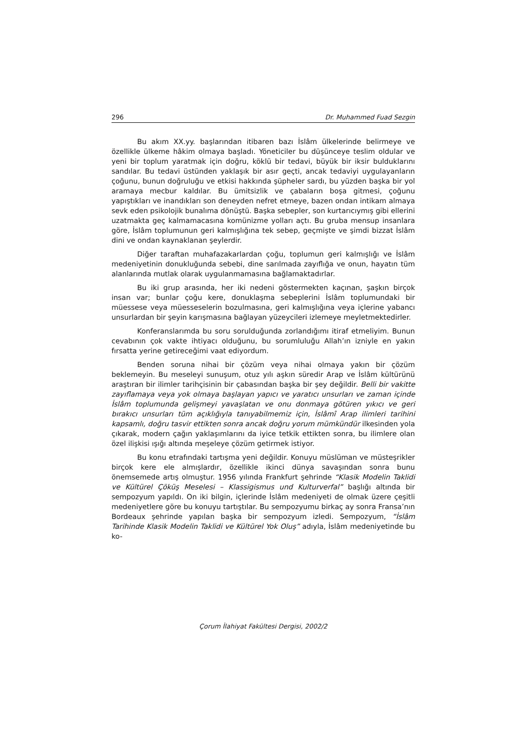296 Dr. Muhammed Fuad Sezgin
Bu akım XX.yy. başlarından itibaren bazı İslâm ülkelerinde belirmeye ve özellikle ülkeme hâkim olmaya başladı. Yöneticiler bu düşünceye teslim oldular ve yeni bir toplum yaratmak için doğru, köklü bir tedavi, büyük bir iksir bulduklarını sandılar. Bu tedavi üstünden yaklaşık bir asır geçti, ancak tedaviyi uygulayanların çoğunu, bunun doğruluğu ve etkisi hakkında şüpheler sardı, bu yüzden başka bir yol aramaya mecbur kaldılar. Bu ümitsizlik ve çabaların boşa gitmesi, çoğunu yapıştıkları ve inandıkları son deneyden nefret etmeye, bazen ondan intikam almaya sevk eden psikolojik bunalıma dönüştü. Başka sebepler, son kurtarıcıymış gibi ellerini uzatmakta geç kalmamacasına komünizme yolları açtı. Bu gruba mensup insanlara göre, İslâm toplumunun geri kalmışlığına tek sebep, geçmişte ve şimdi bizzat İslâm dini ve ondan kaynaklanan şeylerdir.
Diğer taraftan muhafazakarlardan çoğu, toplumun geri kalmışlığı ve İslâm medeniyetinin donukluğunda sebebi, dine sarılmada zayıflığa ve onun, hayatın tüm alanlarında mutlak olarak uygulanmamasına bağlamaktadırlar.
Bu iki grup arasında, her iki nedeni göstermekten kaçınan, şaşkın birçok insan var; bunlar çoğu kere, donuklaşma sebeplerini İslâm toplumundaki bir müessese veya müesseselerin bozulmasına, geri kalmışlığına veya içlerine yabancı unsurlardan bir şeyin karışmasına bağlayan yüzeycileri izlemeye meyletmektedirler.
Konferanslarımda bu soru sorulduğunda zorlandığımı itiraf etmeliyim. Bunun cevabının çok vakte ihtiyacı olduğunu, bu sorumluluğu Allah’ın izniyle en yakın fırsatta yerine getireceğimi vaat ediyordum.
Benden soruna nihai bir çözüm veya nihai olmaya yakın bir çözüm beklemeyin. Bu meseleyi sunuşum, otuz yılı aşkın süredir Arap ve İslâm kültürünü araştıran bir ilimler tarihçisinin bir çabasından başka bir şey değildir. Belli bir vakitte zayıflamaya veya yok olmaya başlayan yapıcı ve yaratıcı unsurları ve zaman içinde İslâm toplumunda gelişmeyi yavaşlatan ve onu donmaya götüren yıkıcı ve geri bırakıcı unsurları tüm açıklığıyla tanıyabilmemiz için, İslâmî Arap ilimleri tarihini kapsamlı, doğru tasvir ettikten sonra ancak doğru yorum mümkündür ilkesinden yola çıkarak, modern çağın yaklaşımlarını da iyice tetkik ettikten sonra, bu ilimlere olan özel ilişkisi ışığı altında meşeleye çözüm getirmek istiyor.
Bu konu etrafındaki tartışma yeni değildir. Konuyu müslüman ve müsteşrikler birçok kere ele almışlardır, özellikle ikinci dünya savaşından sonra bunu önemsemede artış olmuştur. 1956 yılında Frankfurt şehrinde “Klasik Modelin Taklidi ve Kültürel Çöküş Meselesi – Klassigismus und Kulturverfal” başlığı altında bir sempozyum yapıldı. On iki bilgin, içlerinde İslâm medeniyeti de olmak üzere çeşitli medeniyetlere göre bu konuyu tartıştılar. Bu sempozyumu birkaç ay sonra Fransa’nın Bordeaux şehrinde yapılan başka bir sempozyum izledi. Sempozyum, “İslâm Tarihinde Klasik Modelin Taklidi ve Kültürel Yok Oluş” adıyla, İslâm medeniyetinde bu ko-
Çorum İlahiyat Fakültesi Dergisi, 2002/2